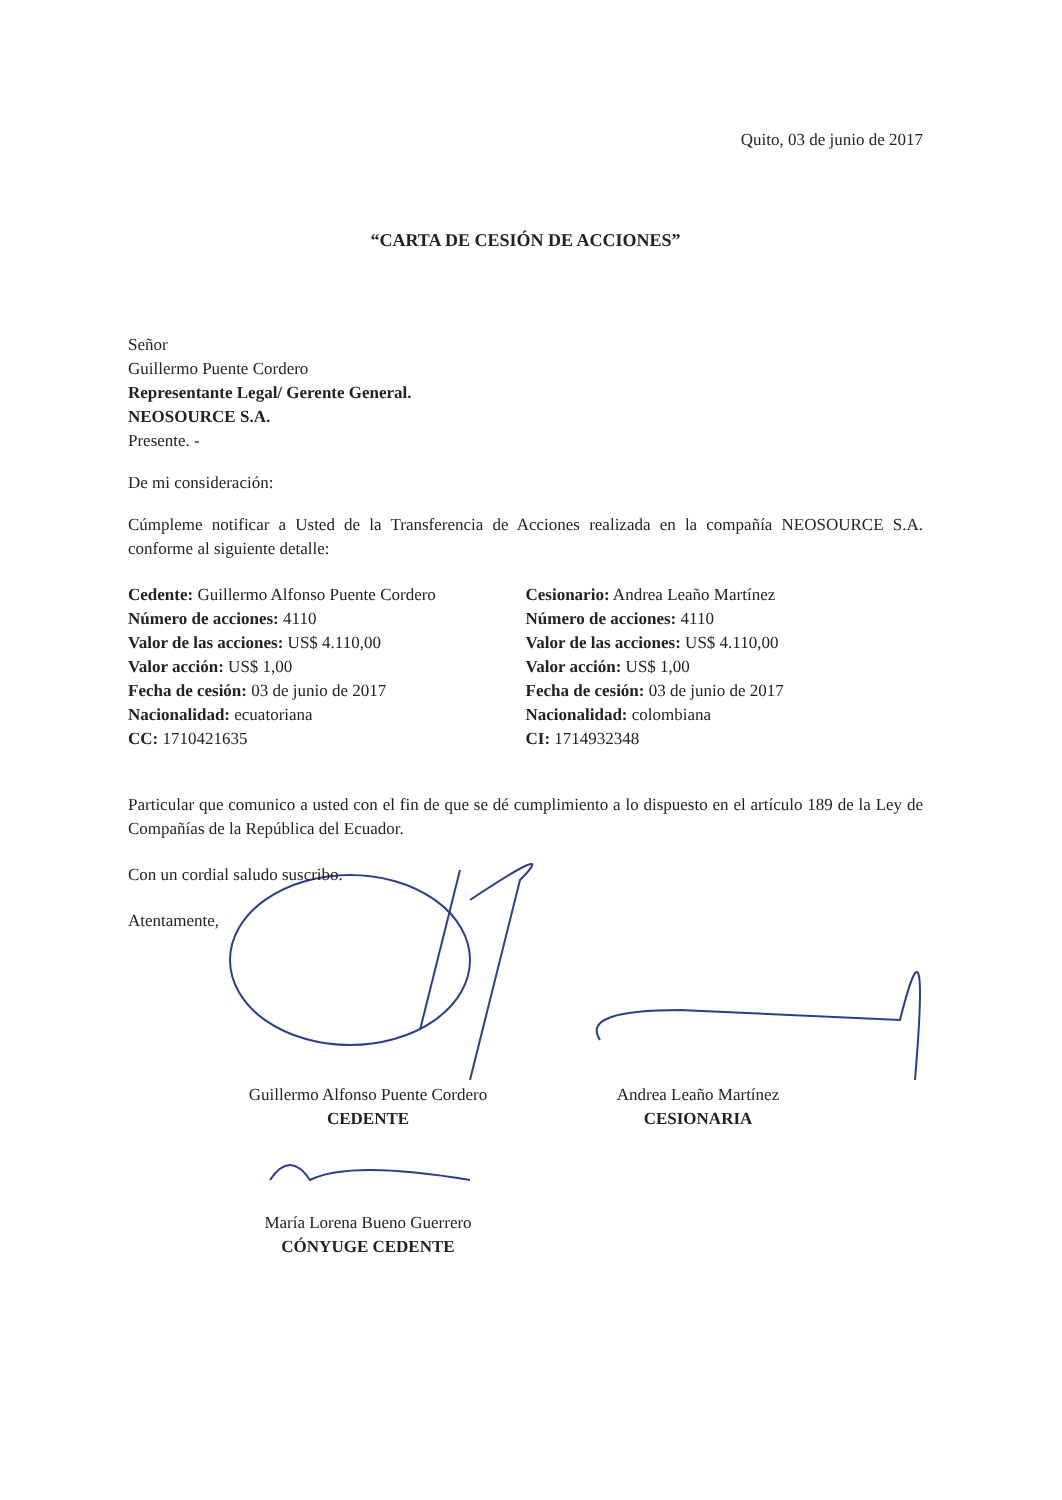Quito, 03 de junio de 2017
“CARTA DE CESIÓN DE ACCIONES”
Señor
Guillermo Puente Cordero
Representante Legal/ Gerente General.
NEOSOURCE S.A.
Presente. -
De mi consideración:
Cúmpleme notificar a Usted de la Transferencia de Acciones realizada en la compañía NEOSOURCE S.A. conforme al siguiente detalle:
Cedente: Guillermo Alfonso Puente Cordero
Número de acciones: 4110
Valor de las acciones: US$ 4.110,00
Valor acción: US$ 1,00
Fecha de cesión: 03 de junio de 2017
Nacionalidad: ecuatoriana
CC: 1710421635
Cesionario: Andrea Leaño Martínez
Número de acciones: 4110
Valor de las acciones: US$ 4.110,00
Valor acción: US$ 1,00
Fecha de cesión: 03 de junio de 2017
Nacionalidad: colombiana
CI: 1714932348
Particular que comunico a usted con el fin de que se dé cumplimiento a lo dispuesto en el artículo 189 de la Ley de Compañías de la República del Ecuador.
Con un cordial saludo suscribo.
Atentamente,
Guillermo Alfonso Puente Cordero
CEDENTE
Andrea Leaño Martínez
CESIONARIA
María Lorena Bueno Guerrero
CÓNYUGE CEDENTE